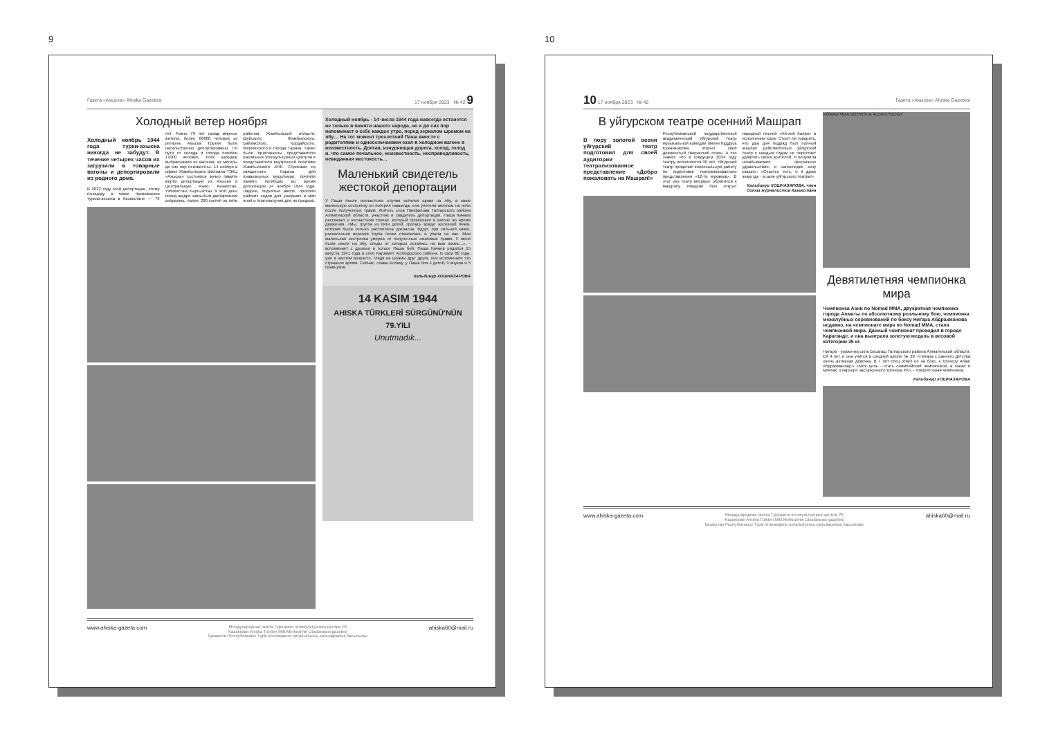9
Газета «Ахыска» Ahıska Gazetesi 17 ноября 2023 № 42 9
Холодный ветер ноября
Холодный ноябрь 1944 года турки-ахыска никогда не забудут. В течение четырех часов их загрузили в товарные вагоны и депортировали из родного дома.
В 2022 году этой депортации, этому геноциду а также проживанию турков-ахыска в Казахстане — 79 лет. Ровно 79 лет назад мирные жители, более 86000 человек из региона Ахыска Грузии были насильственно депортированы. По пути от холода и голода погибли 17000 человек, тела шахидов выбрасывали из вагонов, их могилы до сих пор неизвестны. 14 ноября в офисе Жамбылского филиала ТЭКЦ «Ахыска» состоялся вечер памяти жертв депортации из Ахыска в Центральную Азию: Казахстан, Узбекистан, Кыргызстан. В этот день перед щедро накрытым дастарханом собрались более 200 гостей из пяти районов Жамбылской области: Шуйского, Жамбылского, Байзакского, Кордайского, Меркинского и города Тараза. Также были приглашены представители различных этнокультурных центров и представители внутренней политики Жамбылского АНК. Строками из священного Корана для правоверных мусульман, почтили память погибших во время депортации 14 ноября 1944 года. Ладони, поднятые вверх, просили райских садов для ушедших в мир иной и благополучия для их предков.
Холодный ноябрь - 14 числа 1944 года навсегда останется не только в памяти нашего народа, но и до сих пор напоминает о себе каждое утро, перед зеркалом шрамом на лбу… На тот момент трехлетний Паша вместе с родителями и односельчанами ехал в холодном вагоне в неизвестность. Долгая, изнуряющая дорога, холод, голод и. что самое печальное, неизвестность, несправедливость, невиданная жестокость…
Маленький свидетель жестокой депортации
У Паши после несчастного случая остался шрам на лбу, а свою маленькую сестренку он потерял навсегда, она улетела ангелом на небо после полученных травм. Житель села Панфилова Талгарского района Алматинской области, участник и свидетель депортации, Паша Качаев рассказал о несчастном случае, который произошел в вагоне во время движения. «Мы, группа из пяти детей, грелась вокруг железной печки, которая была сильно растоплена докрасна. Вдруг, при сильной качке, раскаленная верхняя труба печки отвалилась и упала на нас. Моя маленькая сестренка умерла от полученных ожоговых травм. У меня были ожоги на лбу, следы от которых остались на всю жизнь...», - вспоминает с дрожью в голосе Паша бей. Паша Качаев родился 15 августа 1941 года в селе Карзамет Аспиндзского района. В свои 82 года, уже в зрелом возрасте, глядя на шрамы друг друга, они вспоминали это страшное время. Сейчас, слава Аллаху, у Паша бея 4 детей, 9 внуков и 5 правнуков.
Кальбинур ХОШНАЗАРОВА
14 KASIM 1944
AHISKA TÜRKLERİ SÜRGÜNÜ'NÜN
79.YILI
Unutmadık...
www.ahiska-gazeta.com Международная газета Турецкого этнокультурного центра РК
Kazakistan Ahıska Türkleri Milli Merkezi'nin Uluslararası gazetesi
Қазақстан Республикасы Түрік этномәдени орталығының халықаралық басылымы ahiska60@mail.ru
10
10 17 ноября 2023 № 42 Газета «Ахыска» Ahıska Gazetesi
В уйгурском театре осенний Машрап
В пору золотой осени уйгурский театр подготовил для своей аудитории театрализованное представление «Добро пожаловать на Машрап!»
Республиканский государственный академический Уйгурский театр музыкальной комедии имени Куддуса Кужамьярова открыл свой девяностый творческий сезон. А это значит, что в грядущем 2024 году театру исполняется 90 лет. Уйгурский театр проделал колоссальную работу по подготовке театрализованного представления «12-ти мукамов». В этот раз театр впервые обратился к машрапу. Машрап был открыт народной песней «Ай-хей йолан» в исполнении хора. Стоит ли говорить, что два дня подряд был полный аншлаг! Действительно уйгурский театр с каждым годом не перестает удивлять своих зрителей. Я получила незабываемое фееричное удовольствие, и напоследок хочу сказать: «Счастье есть, и я даже знаю где - в зале уйгурского театра!»
Кальбинур ХОШНАЗАРОВА, член Союза журналистов Казахстана
NOMAD MMA BOIYNSHA ÁLEM KÝBOGY
Девятилетняя чемпионка мира
Чемпионка Азии по Nomad MMA, двукратная чемпионка города Алматы по абсолютному реальному бою, чемпионка межклубных соревнований по боксу Нигара Абдрахманова недавно, на чемпионате мира по Nomad MMA, стала чемпионкой мира. Данный чемпионат проходил в городе Караганде, и она выиграла золотую медаль в весовой категории 35 кг.
Нигара - уроженка села Бесагаш Талгарского района Алматинской области. Ей 9 лет, и она учится в средней школе № 29. «Нигара с раннего детства очень активная девочка. В 7 лет отец отвел ее на бокс, к тренеру Абаю Абдрахманову.» «Моя цель - стать олимпийской чемпионкой, а также я мечтаю о карьере заслуженного тренера РК», - говорит юная чемпионка.
Кальбинур ХОШНАЗАРОВА
www.ahiska-gazeta.com Международная газета Турецкого этнокультурного центра РК
Kazakistan Ahıska Türkleri Milli Merkezi'nin Uluslararası gazetesi
Қазақстан Республикасы Түрік этномәдени орталығының халықаралық басылымы ahiska60@mail.ru